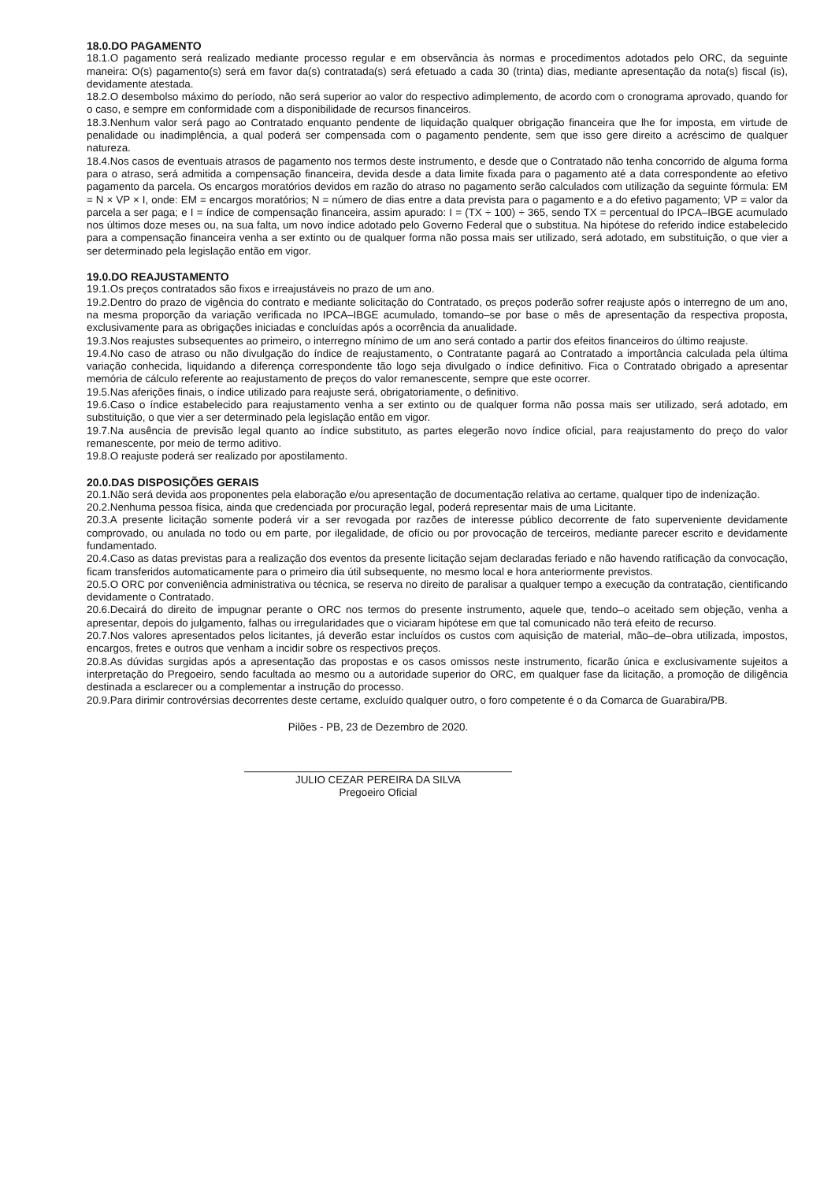18.0.DO PAGAMENTO
18.1.O pagamento será realizado mediante processo regular e em observância às normas e procedimentos adotados pelo ORC, da seguinte maneira: O(s) pagamento(s) será em favor da(s) contratada(s) será efetuado a cada 30 (trinta) dias, mediante apresentação da nota(s) fiscal (is), devidamente atestada.
18.2.O desembolso máximo do período, não será superior ao valor do respectivo adimplemento, de acordo com o cronograma aprovado, quando for o caso, e sempre em conformidade com a disponibilidade de recursos financeiros.
18.3.Nenhum valor será pago ao Contratado enquanto pendente de liquidação qualquer obrigação financeira que lhe for imposta, em virtude de penalidade ou inadimplência, a qual poderá ser compensada com o pagamento pendente, sem que isso gere direito a acréscimo de qualquer natureza.
18.4.Nos casos de eventuais atrasos de pagamento nos termos deste instrumento, e desde que o Contratado não tenha concorrido de alguma forma para o atraso, será admitida a compensação financeira, devida desde a data limite fixada para o pagamento até a data correspondente ao efetivo pagamento da parcela. Os encargos moratórios devidos em razão do atraso no pagamento serão calculados com utilização da seguinte fórmula: EM = N × VP × I, onde: EM = encargos moratórios; N = número de dias entre a data prevista para o pagamento e a do efetivo pagamento; VP = valor da parcela a ser paga; e I = índice de compensação financeira, assim apurado: I = (TX ÷ 100) ÷ 365, sendo TX = percentual do IPCA–IBGE acumulado nos últimos doze meses ou, na sua falta, um novo índice adotado pelo Governo Federal que o substitua. Na hipótese do referido índice estabelecido para a compensação financeira venha a ser extinto ou de qualquer forma não possa mais ser utilizado, será adotado, em substituição, o que vier a ser determinado pela legislação então em vigor.
19.0.DO REAJUSTAMENTO
19.1.Os preços contratados são fixos e irreajustáveis no prazo de um ano.
19.2.Dentro do prazo de vigência do contrato e mediante solicitação do Contratado, os preços poderão sofrer reajuste após o interregno de um ano, na mesma proporção da variação verificada no IPCA–IBGE acumulado, tomando–se por base o mês de apresentação da respectiva proposta, exclusivamente para as obrigações iniciadas e concluídas após a ocorrência da anualidade.
19.3.Nos reajustes subsequentes ao primeiro, o interregno mínimo de um ano será contado a partir dos efeitos financeiros do último reajuste.
19.4.No caso de atraso ou não divulgação do índice de reajustamento, o Contratante pagará ao Contratado a importância calculada pela última variação conhecida, liquidando a diferença correspondente tão logo seja divulgado o índice definitivo. Fica o Contratado obrigado a apresentar memória de cálculo referente ao reajustamento de preços do valor remanescente, sempre que este ocorrer.
19.5.Nas aferições finais, o índice utilizado para reajuste será, obrigatoriamente, o definitivo.
19.6.Caso o índice estabelecido para reajustamento venha a ser extinto ou de qualquer forma não possa mais ser utilizado, será adotado, em substituição, o que vier a ser determinado pela legislação então em vigor.
19.7.Na ausência de previsão legal quanto ao índice substituto, as partes elegerão novo índice oficial, para reajustamento do preço do valor remanescente, por meio de termo aditivo.
19.8.O reajuste poderá ser realizado por apostilamento.
20.0.DAS DISPOSIÇÕES GERAIS
20.1.Não será devida aos proponentes pela elaboração e/ou apresentação de documentação relativa ao certame, qualquer tipo de indenização.
20.2.Nenhuma pessoa física, ainda que credenciada por procuração legal, poderá representar mais de uma Licitante.
20.3.A presente licitação somente poderá vir a ser revogada por razões de interesse público decorrente de fato superveniente devidamente comprovado, ou anulada no todo ou em parte, por ilegalidade, de ofício ou por provocação de terceiros, mediante parecer escrito e devidamente fundamentado.
20.4.Caso as datas previstas para a realização dos eventos da presente licitação sejam declaradas feriado e não havendo ratificação da convocação, ficam transferidos automaticamente para o primeiro dia útil subsequente, no mesmo local e hora anteriormente previstos.
20.5.O ORC por conveniência administrativa ou técnica, se reserva no direito de paralisar a qualquer tempo a execução da contratação, cientificando devidamente o Contratado.
20.6.Decairá do direito de impugnar perante o ORC nos termos do presente instrumento, aquele que, tendo–o aceitado sem objeção, venha a apresentar, depois do julgamento, falhas ou irregularidades que o viciaram hipótese em que tal comunicado não terá efeito de recurso.
20.7.Nos valores apresentados pelos licitantes, já deverão estar incluídos os custos com aquisição de material, mão–de–obra utilizada, impostos, encargos, fretes e outros que venham a incidir sobre os respectivos preços.
20.8.As dúvidas surgidas após a apresentação das propostas e os casos omissos neste instrumento, ficarão única e exclusivamente sujeitos a interpretação do Pregoeiro, sendo facultada ao mesmo ou a autoridade superior do ORC, em qualquer fase da licitação, a promoção de diligência destinada a esclarecer ou a complementar a instrução do processo.
20.9.Para dirimir controvérsias decorrentes deste certame, excluído qualquer outro, o foro competente é o da Comarca de Guarabira/PB.
Pilões - PB, 23 de Dezembro de 2020.
JULIO CEZAR PEREIRA DA SILVA
Pregoeiro Oficial